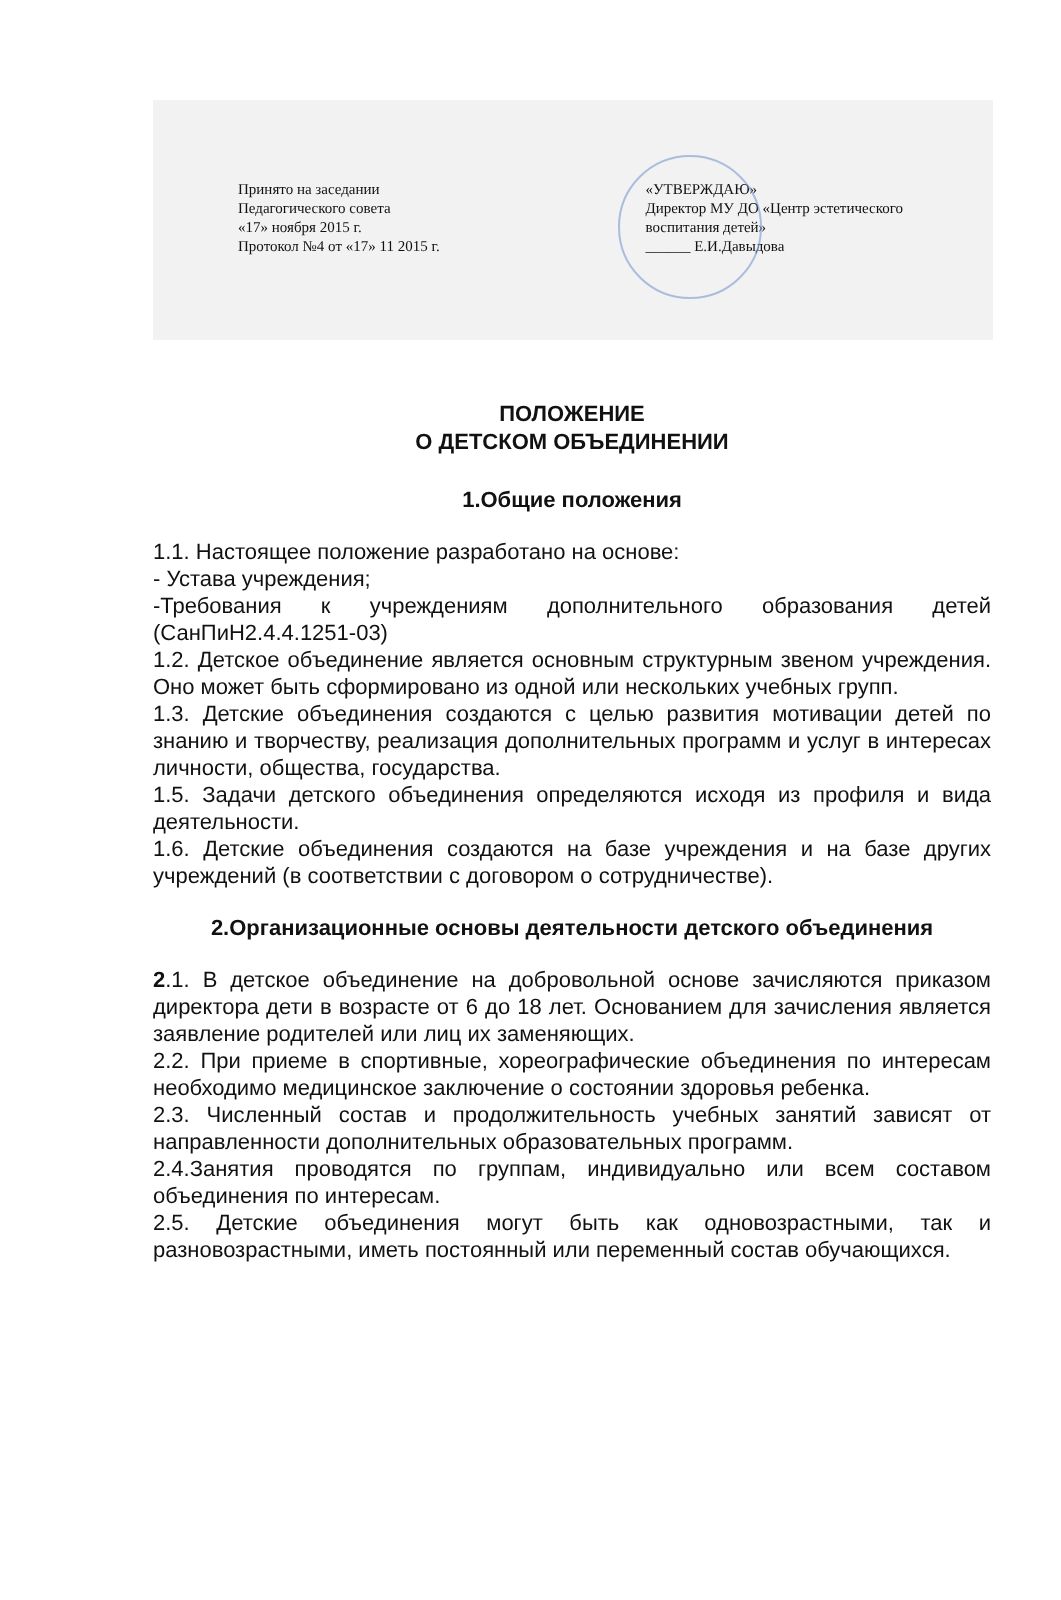Принято на заседании
Педагогического совета
«17» ноября 2015 г.
Протокол №4 от «17» 11 2015 г.
«УТВЕРЖДАЮ»
Директор МУ ДО «Центр эстетического
воспитания детей»
______ Е.И.Давыдова
ПОЛОЖЕНИЕ
О ДЕТСКОМ ОБЪЕДИНЕНИИ
1.Общие положения
1.1. Настоящее положение разработано на основе:
- Устава учреждения;
-Требования к учреждениям дополнительного образования детей (СанПиН2.4.4.1251-03)
1.2. Детское объединение является основным структурным звеном учреждения. Оно может быть сформировано из одной или нескольких учебных групп.
1.3. Детские объединения создаются с целью развития мотивации детей по знанию и творчеству, реализация дополнительных программ и услуг в интересах личности, общества, государства.
1.5. Задачи детского объединения определяются исходя из профиля и вида деятельности.
1.6. Детские объединения создаются на базе учреждения и на базе других учреждений (в соответствии с договором о сотрудничестве).
2.Организационные основы деятельности детского объединения
2.1. В детское объединение на добровольной основе зачисляются приказом директора дети в возрасте от 6 до 18 лет. Основанием для зачисления является заявление родителей или лиц их заменяющих.
2.2. При приеме в спортивные, хореографические объединения по интересам необходимо медицинское заключение о состоянии здоровья ребенка.
2.3. Численный состав и продолжительность учебных занятий зависят от направленности дополнительных образовательных программ.
2.4.Занятия проводятся по группам, индивидуально или всем составом объединения по интересам.
2.5. Детские объединения могут быть как одновозрастными, так и разновозрастными, иметь постоянный или переменный состав обучающихся.